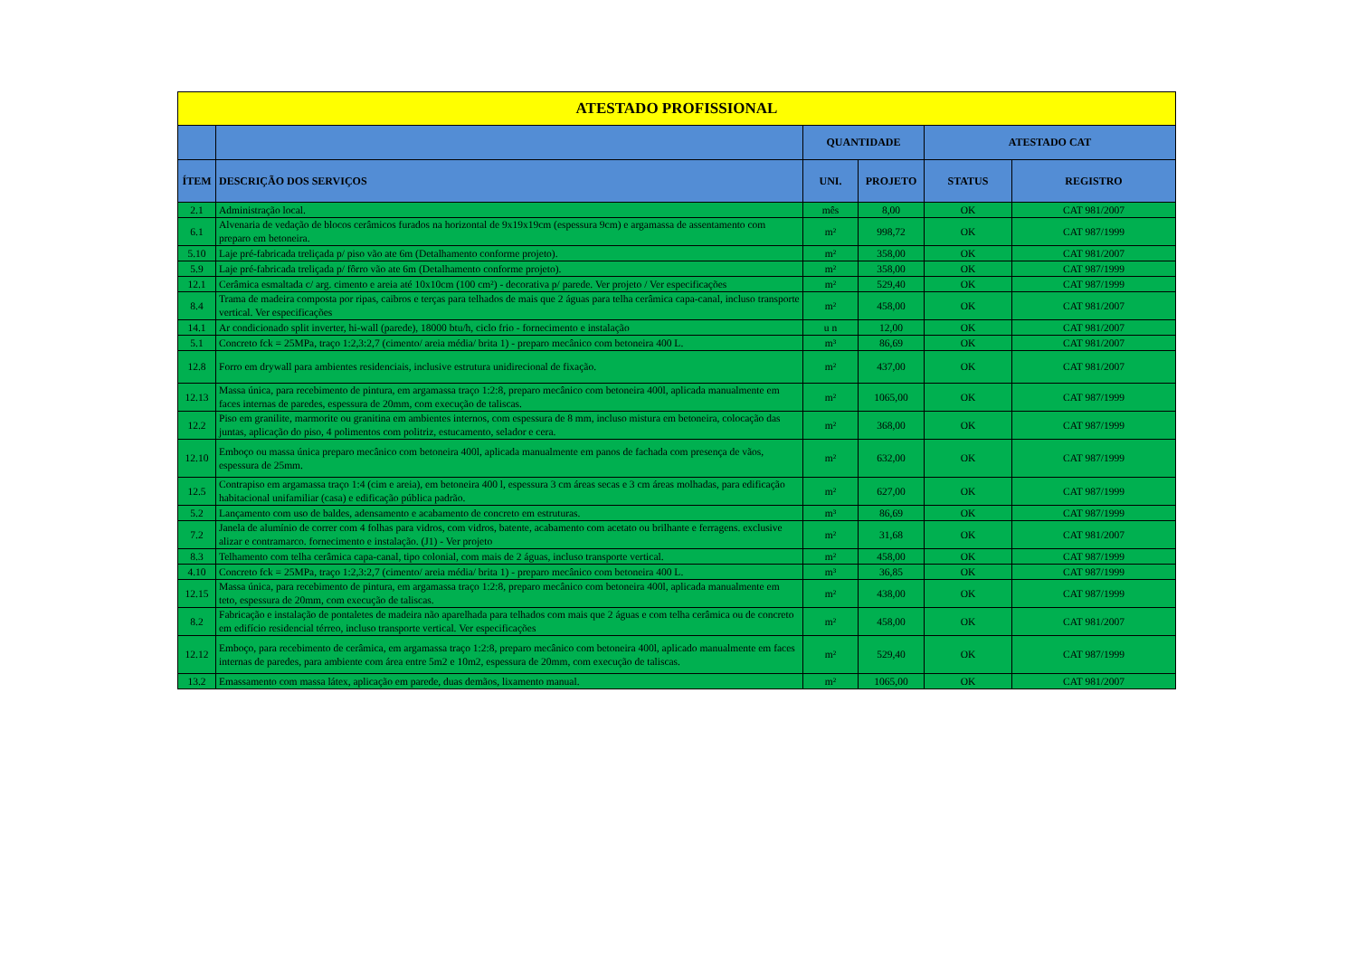| ATESTADO PROFISSIONAL | | | | | |
| --- | --- | --- | --- | --- | --- |
| | | QUANTIDADE | | ATESTADO CAT | |
| ÍTEM | DESCRIÇÃO DOS SERVIÇOS | UNI. | PROJETO | STATUS | REGISTRO |
| 2.1 | Administração local. | mês | 8,00 | OK | CAT 981/2007 |
| 6.1 | Alvenaria de vedação de blocos cerâmicos furados na horizontal de 9x19x19cm (espessura 9cm) e argamassa de assentamento com preparo em betoneira. | m² | 998,72 | OK | CAT 987/1999 |
| 5.10 | Laje pré-fabricada treliçada p/ piso vão ate 6m (Detalhamento conforme projeto). | m² | 358,00 | OK | CAT 981/2007 |
| 5.9 | Laje pré-fabricada treliçada p/ fôrro vão ate 6m (Detalhamento conforme projeto). | m² | 358,00 | OK | CAT 987/1999 |
| 12.1 | Cerâmica esmaltada c/ arg. cimento e areia até 10x10cm (100 cm²) - decorativa p/ parede. Ver projeto / Ver especificações | m² | 529,40 | OK | CAT 987/1999 |
| 8.4 | Trama de madeira composta por ripas, caibros e terças para telhados de mais que 2 águas para telha cerâmica capa-canal, incluso transporte vertical. Ver especificações | m² | 458,00 | OK | CAT 981/2007 |
| 14.1 | Ar condicionado split inverter, hi-wall (parede), 18000 btu/h, ciclo frio - fornecimento e instalação | u n | 12,00 | OK | CAT 981/2007 |
| 5.1 | Concreto fck = 25MPa, traço 1:2,3:2,7 (cimento/ areia média/ brita 1) - preparo mecânico com betoneira 400 L. | m³ | 86,69 | OK | CAT 981/2007 |
| 12.8 | Forro em drywall para ambientes residenciais, inclusive estrutura unidirecional de fixação. | m² | 437,00 | OK | CAT 981/2007 |
| 12.13 | Massa única, para recebimento de pintura, em argamassa traço 1:2:8, preparo mecânico com betoneira 400l, aplicada manualmente em faces internas de paredes, espessura de 20mm, com execução de taliscas. | m² | 1065,00 | OK | CAT 987/1999 |
| 12.2 | Piso em granilite, marmorite ou granitina em ambientes internos, com espessura de 8 mm, incluso mistura em betoneira, colocação das juntas, aplicação do piso, 4 polimentos com politriz, estucamento, selador e cera. | m² | 368,00 | OK | CAT 987/1999 |
| 12.10 | Emboço ou massa única preparo mecânico com betoneira 400l, aplicada manualmente em panos de fachada com presença de vãos, espessura de 25mm. | m² | 632,00 | OK | CAT 987/1999 |
| 12.5 | Contrapiso em argamassa traço 1:4 (cim e areia), em betoneira 400 l, espessura 3 cm áreas secas e 3 cm áreas molhadas, para edificação habitacional unifamiliar (casa) e edificação pública padrão. | m² | 627,00 | OK | CAT 987/1999 |
| 5.2 | Lançamento com uso de baldes, adensamento e acabamento de concreto em estruturas. | m³ | 86,69 | OK | CAT 987/1999 |
| 7.2 | Janela de alumínio de correr com 4 folhas para vidros, com vidros, batente, acabamento com acetato ou brilhante e ferragens. exclusive alizar e contramarco. fornecimento e instalação. (J1) - Ver projeto | m² | 31,68 | OK | CAT 981/2007 |
| 8.3 | Telhamento com telha cerâmica capa-canal, tipo colonial, com mais de 2 águas, incluso transporte vertical. | m² | 458,00 | OK | CAT 987/1999 |
| 4.10 | Concreto fck = 25MPa, traço 1:2,3:2,7 (cimento/ areia média/ brita 1) - preparo mecânico com betoneira 400 L. | m³ | 36,85 | OK | CAT 987/1999 |
| 12.15 | Massa única, para recebimento de pintura, em argamassa traço 1:2:8, preparo mecânico com betoneira 400l, aplicada manualmente em teto, espessura de 20mm, com execução de taliscas. | m² | 438,00 | OK | CAT 987/1999 |
| 8.2 | Fabricação e instalação de pontaletes de madeira não aparelhada para telhados com mais que 2 águas e com telha cerâmica ou de concreto em edifício residencial térreo, incluso transporte vertical. Ver especificações | m² | 458,00 | OK | CAT 981/2007 |
| 12.12 | Emboço, para recebimento de cerâmica, em argamassa traço 1:2:8, preparo mecânico com betoneira 400l, aplicado manualmente em faces internas de paredes, para ambiente com área entre 5m2 e 10m2, espessura de 20mm, com execução de taliscas. | m² | 529,40 | OK | CAT 987/1999 |
| 13.2 | Emassamento com massa látex, aplicação em parede, duas demãos, lixamento manual. | m² | 1065,00 | OK | CAT 981/2007 |